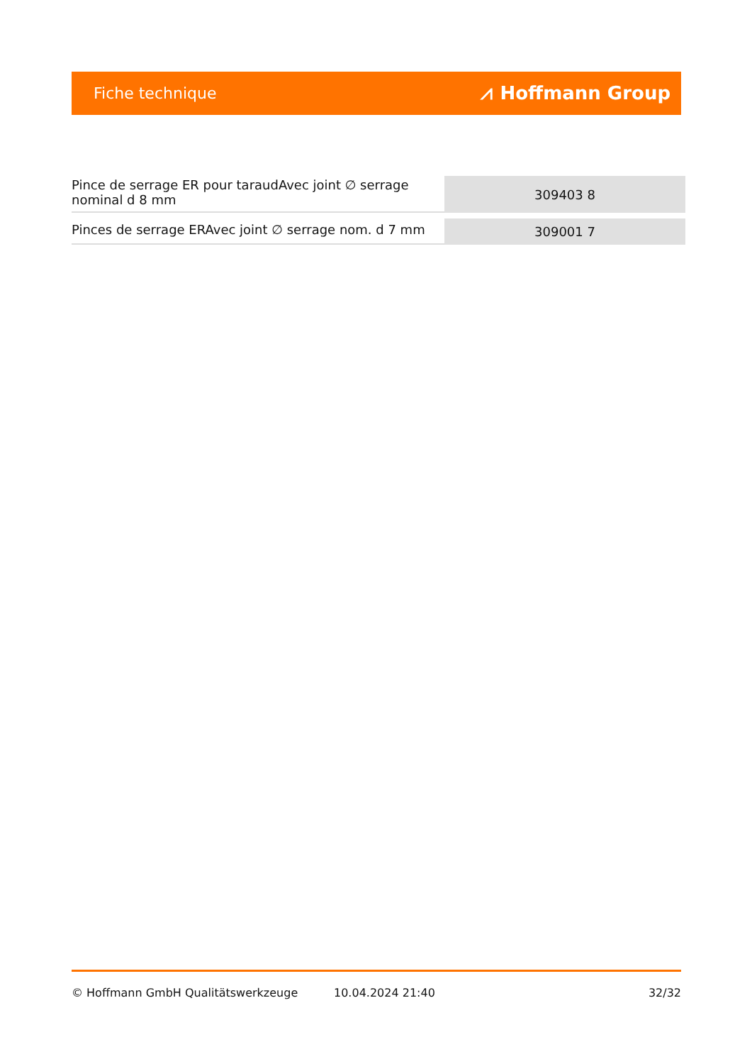Fiche technique ⩘ Hoffmann Group
| Pince de serrage ER pour taraudAvec joint ∅ serrage nominal d 8 mm | 309403 8 |
| Pinces de serrage ERAvec joint ∅ serrage nom. d 7 mm | 309001 7 |
© Hoffmann GmbH Qualitätswerkzeuge 10.04.2024 21:40 32/32